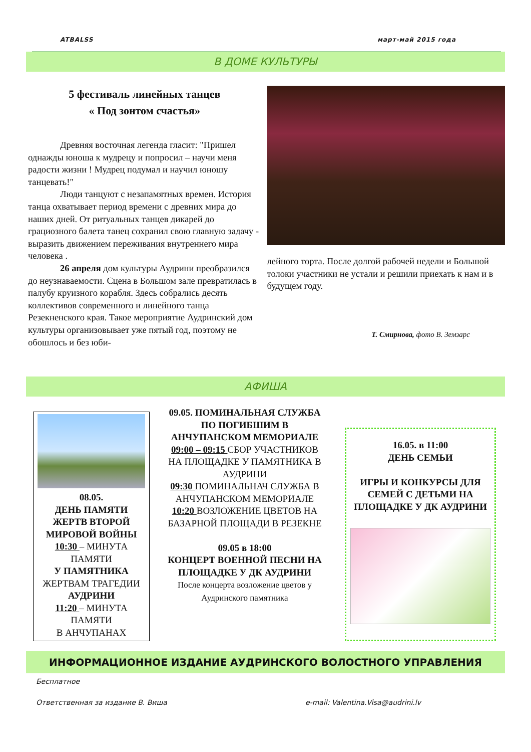ATBALSS март-май 2015 года
В ДОМЕ КУЛЬТУРЫ
5 фестиваль линейных танцев
« Под зонтом счастья»
Древняя восточная легенда гласит: "Пришел однажды юноша к мудрецу и попросил – научи меня радости жизни ! Мудрец подумал и научил юношу танцевать!"
Люди танцуют с незапамятных времен. История танца охватывает период времени с древних мира до наших дней. От ритуальных танцев дикарей до грациозного балета танец сохранил свою главную задачу - выразить движением переживания внутреннего мира человека .
26 апреля дом культуры Аудрини преобразился до неузнаваемости. Сцена в Большом зале превратилась в палубу круизного корабля. Здесь собрались десять коллективов современного и линейного танца Резекненского края. Такое мероприятие Аудринский дом культуры организовывает уже пятый год, поэтому не обошлось и без юби-
лейного торта. После долгой рабочей недели и Большой толоки участники не устали и решили приехать к нам и в будущем году.
Т. Смирнова, фото В. Земзарс
АФИША
08.05.
ДЕНЬ ПАМЯТИ ЖЕРТВ ВТОРОЙ МИРОВОЙ ВОЙНЫ
10:30 – МИНУТА ПАМЯТИ
У ПАМЯТНИКА ЖЕРТВАМ ТРАГЕДИИ АУДРИНИ
11:20 – МИНУТА ПАМЯТИ
В АНЧУПАНАХ
09.05. ПОМИНАЛЬНАЯ СЛУЖБА ПО ПОГИБШИМ В АНЧУПАНСКОМ МЕМОРИАЛЕ
09:00 – 09:15 СБОР УЧАСТНИКОВ НА ПЛОЩАДКЕ У ПАМЯТНИКА В АУДРИНИ
09:30 ПОМИНАЛЬНАЧ СЛУЖБА В АНЧУПАНСКОМ МЕМОРИАЛЕ
10:20 ВОЗЛОЖЕНИЕ ЦВЕТОВ НА БАЗАРНОЙ ПЛОЩАДИ В РЕЗЕКНЕ
09.05 в 18:00
КОНЦЕРТ ВОЕННОЙ ПЕСНИ НА ПЛОЩАДКЕ У ДК АУДРИНИ
После концерта возложение цветов у Аудринского памятника
16.05. в 11:00
ДЕНЬ СЕМЬИ
ИГРЫ И КОНКУРСЫ ДЛЯ СЕМЕЙ С ДЕТЬМИ НА ПЛОЩАДКЕ У ДК АУДРИНИ
ИНФОРМАЦИОННОЕ ИЗДАНИЕ АУДРИНСКОГО ВОЛОСТНОГО УПРАВЛЕНИЯ
Бесплатное
Ответственная за издание В. Виша e-mail: Valentina.Visa@audrini.lv